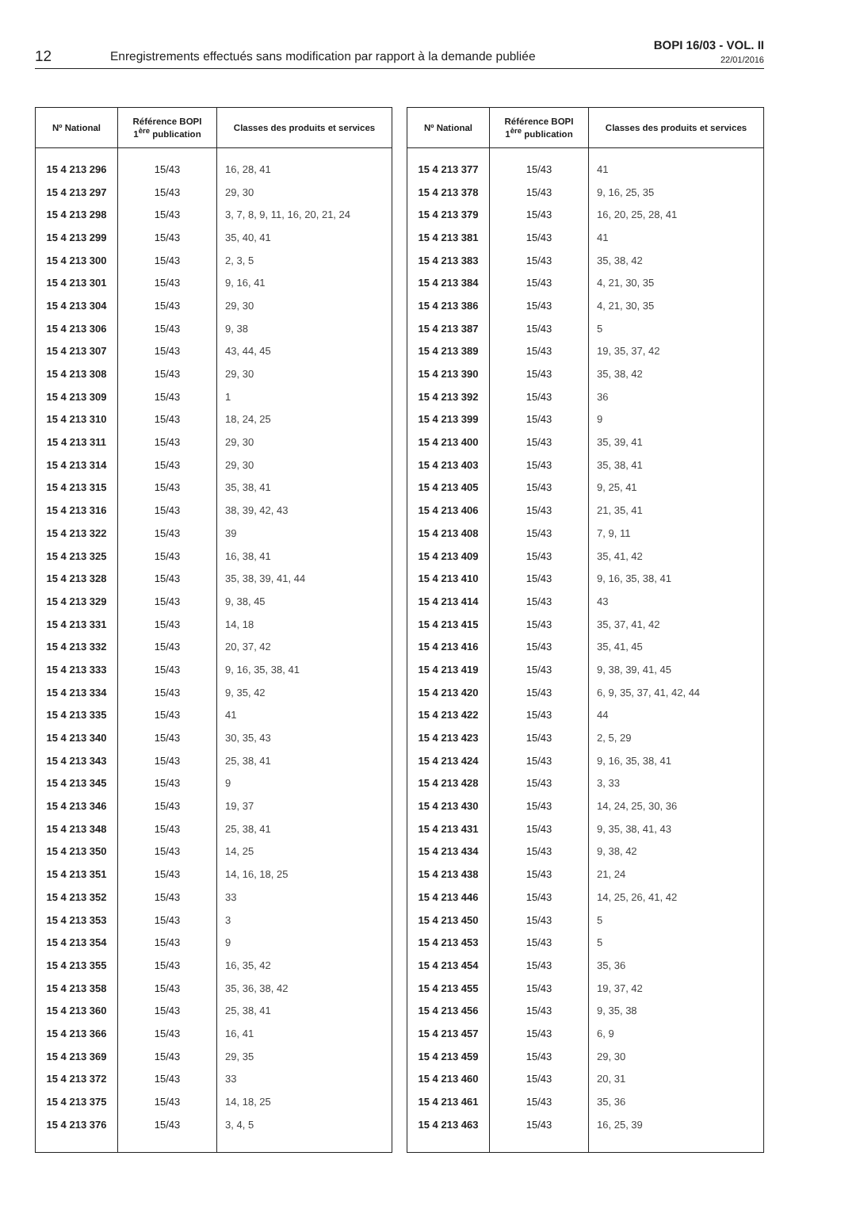12
Enregistrements effectués sans modification par rapport à la demande publiée
BOPI 16/03 - VOL. II
22/01/2016
| Nº National | Référence BOPI 1<sup>ère</sup> publication | Classes des produits et services |
| --- | --- | --- |
| 15 4 213 296 | 15/43 | 16, 28, 41 |
| 15 4 213 297 | 15/43 | 29, 30 |
| 15 4 213 298 | 15/43 | 3, 7, 8, 9, 11, 16, 20, 21, 24 |
| 15 4 213 299 | 15/43 | 35, 40, 41 |
| 15 4 213 300 | 15/43 | 2, 3, 5 |
| 15 4 213 301 | 15/43 | 9, 16, 41 |
| 15 4 213 304 | 15/43 | 29, 30 |
| 15 4 213 306 | 15/43 | 9, 38 |
| 15 4 213 307 | 15/43 | 43, 44, 45 |
| 15 4 213 308 | 15/43 | 29, 30 |
| 15 4 213 309 | 15/43 | 1 |
| 15 4 213 310 | 15/43 | 18, 24, 25 |
| 15 4 213 311 | 15/43 | 29, 30 |
| 15 4 213 314 | 15/43 | 29, 30 |
| 15 4 213 315 | 15/43 | 35, 38, 41 |
| 15 4 213 316 | 15/43 | 38, 39, 42, 43 |
| 15 4 213 322 | 15/43 | 39 |
| 15 4 213 325 | 15/43 | 16, 38, 41 |
| 15 4 213 328 | 15/43 | 35, 38, 39, 41, 44 |
| 15 4 213 329 | 15/43 | 9, 38, 45 |
| 15 4 213 331 | 15/43 | 14, 18 |
| 15 4 213 332 | 15/43 | 20, 37, 42 |
| 15 4 213 333 | 15/43 | 9, 16, 35, 38, 41 |
| 15 4 213 334 | 15/43 | 9, 35, 42 |
| 15 4 213 335 | 15/43 | 41 |
| 15 4 213 340 | 15/43 | 30, 35, 43 |
| 15 4 213 343 | 15/43 | 25, 38, 41 |
| 15 4 213 345 | 15/43 | 9 |
| 15 4 213 346 | 15/43 | 19, 37 |
| 15 4 213 348 | 15/43 | 25, 38, 41 |
| 15 4 213 350 | 15/43 | 14, 25 |
| 15 4 213 351 | 15/43 | 14, 16, 18, 25 |
| 15 4 213 352 | 15/43 | 33 |
| 15 4 213 353 | 15/43 | 3 |
| 15 4 213 354 | 15/43 | 9 |
| 15 4 213 355 | 15/43 | 16, 35, 42 |
| 15 4 213 358 | 15/43 | 35, 36, 38, 42 |
| 15 4 213 360 | 15/43 | 25, 38, 41 |
| 15 4 213 366 | 15/43 | 16, 41 |
| 15 4 213 369 | 15/43 | 29, 35 |
| 15 4 213 372 | 15/43 | 33 |
| 15 4 213 375 | 15/43 | 14, 18, 25 |
| 15 4 213 376 | 15/43 | 3, 4, 5 |
| Nº National | Référence BOPI 1<sup>ère</sup> publication | Classes des produits et services |
| --- | --- | --- |
| 15 4 213 377 | 15/43 | 41 |
| 15 4 213 378 | 15/43 | 9, 16, 25, 35 |
| 15 4 213 379 | 15/43 | 16, 20, 25, 28, 41 |
| 15 4 213 381 | 15/43 | 41 |
| 15 4 213 383 | 15/43 | 35, 38, 42 |
| 15 4 213 384 | 15/43 | 4, 21, 30, 35 |
| 15 4 213 386 | 15/43 | 4, 21, 30, 35 |
| 15 4 213 387 | 15/43 | 5 |
| 15 4 213 389 | 15/43 | 19, 35, 37, 42 |
| 15 4 213 390 | 15/43 | 35, 38, 42 |
| 15 4 213 392 | 15/43 | 36 |
| 15 4 213 399 | 15/43 | 9 |
| 15 4 213 400 | 15/43 | 35, 39, 41 |
| 15 4 213 403 | 15/43 | 35, 38, 41 |
| 15 4 213 405 | 15/43 | 9, 25, 41 |
| 15 4 213 406 | 15/43 | 21, 35, 41 |
| 15 4 213 408 | 15/43 | 7, 9, 11 |
| 15 4 213 409 | 15/43 | 35, 41, 42 |
| 15 4 213 410 | 15/43 | 9, 16, 35, 38, 41 |
| 15 4 213 414 | 15/43 | 43 |
| 15 4 213 415 | 15/43 | 35, 37, 41, 42 |
| 15 4 213 416 | 15/43 | 35, 41, 45 |
| 15 4 213 419 | 15/43 | 9, 38, 39, 41, 45 |
| 15 4 213 420 | 15/43 | 6, 9, 35, 37, 41, 42, 44 |
| 15 4 213 422 | 15/43 | 44 |
| 15 4 213 423 | 15/43 | 2, 5, 29 |
| 15 4 213 424 | 15/43 | 9, 16, 35, 38, 41 |
| 15 4 213 428 | 15/43 | 3, 33 |
| 15 4 213 430 | 15/43 | 14, 24, 25, 30, 36 |
| 15 4 213 431 | 15/43 | 9, 35, 38, 41, 43 |
| 15 4 213 434 | 15/43 | 9, 38, 42 |
| 15 4 213 438 | 15/43 | 21, 24 |
| 15 4 213 446 | 15/43 | 14, 25, 26, 41, 42 |
| 15 4 213 450 | 15/43 | 5 |
| 15 4 213 453 | 15/43 | 5 |
| 15 4 213 454 | 15/43 | 35, 36 |
| 15 4 213 455 | 15/43 | 19, 37, 42 |
| 15 4 213 456 | 15/43 | 9, 35, 38 |
| 15 4 213 457 | 15/43 | 6, 9 |
| 15 4 213 459 | 15/43 | 29, 30 |
| 15 4 213 460 | 15/43 | 20, 31 |
| 15 4 213 461 | 15/43 | 35, 36 |
| 15 4 213 463 | 15/43 | 16, 25, 39 |